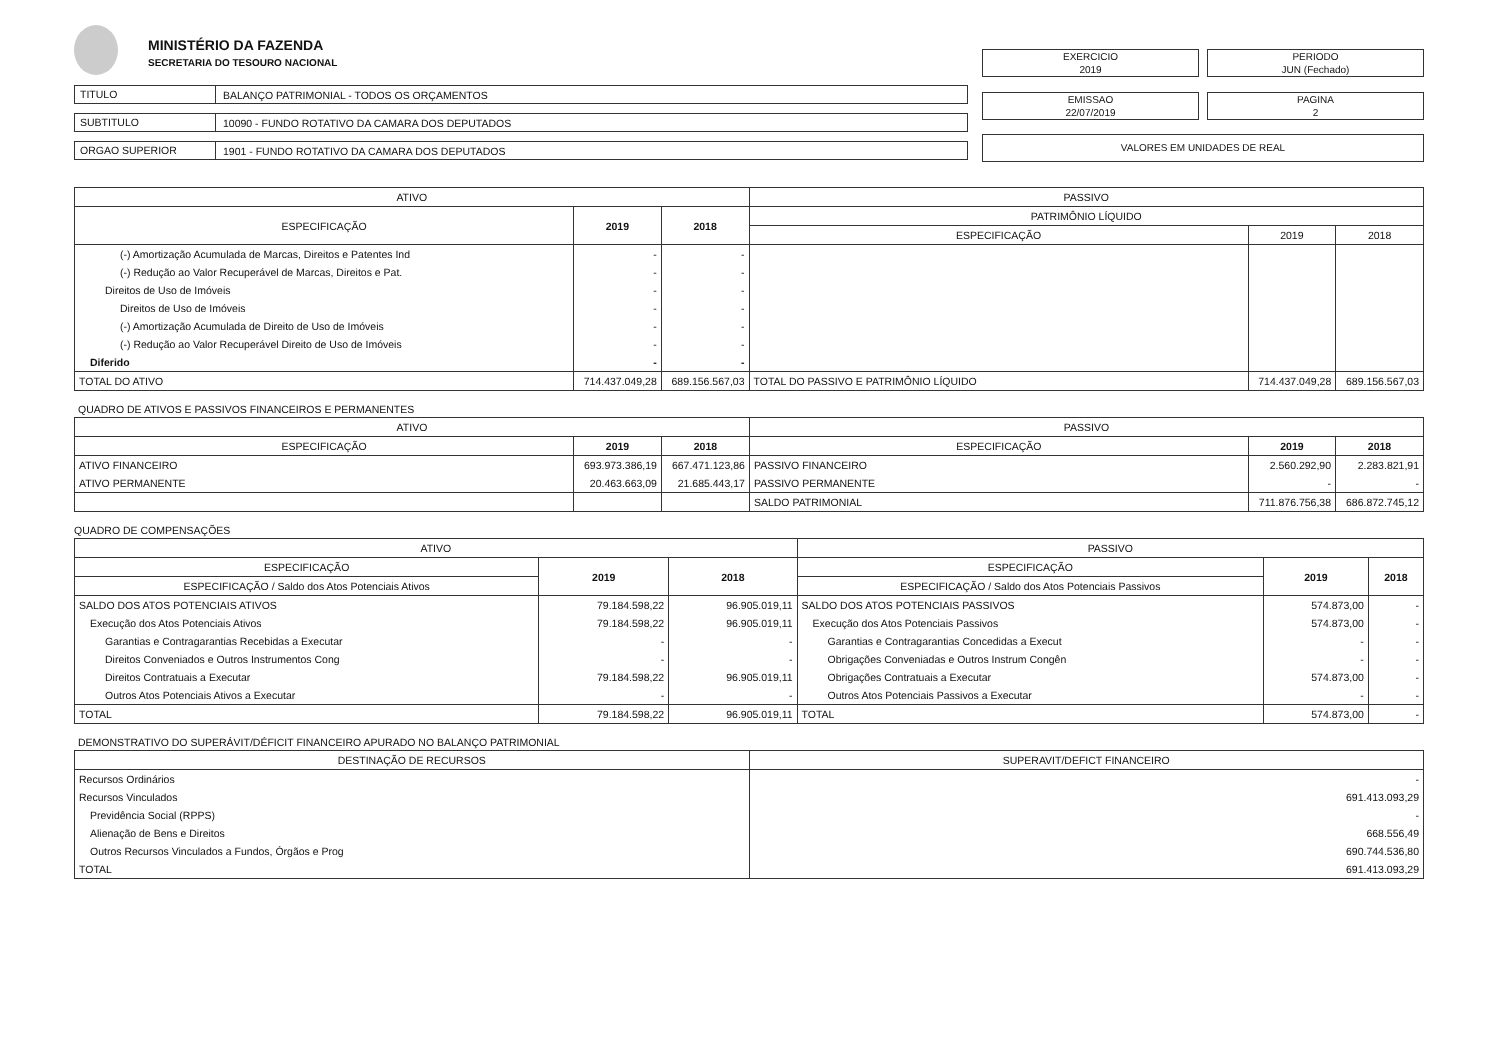MINISTÉRIO DA FAZENDA
SECRETARIA DO TESOURO NACIONAL
TITULO
BALANÇO PATRIMONIAL - TODOS OS ORÇAMENTOS
SUBTITULO
10090 - FUNDO ROTATIVO DA CAMARA DOS DEPUTADOS
ORGAO SUPERIOR
1901 - FUNDO ROTATIVO DA CAMARA DOS DEPUTADOS
EXERCICIO
2019
PERIODO
JUN (Fechado)
EMISSAO
22/07/2019
PAGINA
2
VALORES EM UNIDADES DE REAL
| ATIVO | | | PASSIVO | | |
| --- | --- | --- | --- | --- | --- |
| ESPECIFICAÇÃO | 2019 | 2018 | PATRIMÔNIO LÍQUIDO | | |
| | | | ESPECIFICAÇÃO | 2019 | 2018 |
| (-) Amortização Acumulada de Marcas, Direitos e Patentes Ind | - | - | | | |
| (-) Redução ao Valor Recuperável de Marcas, Direitos e Pat. | - | - | | | |
| Direitos de Uso de Imóveis | - | - | | | |
| Direitos de Uso de Imóveis | - | - | | | |
| (-) Amortização Acumulada de Direito de Uso de Imóveis | - | - | | | |
| (-) Redução ao Valor Recuperável Direito de Uso de Imóveis | - | - | | | |
| Diferido | - | - | | | |
| TOTAL DO ATIVO | 714.437.049,28 | 689.156.567,03 | TOTAL DO PASSIVO E PATRIMÔNIO LÍQUIDO | 714.437.049,28 | 689.156.567,03 |
QUADRO DE ATIVOS E PASSIVOS FINANCEIROS E PERMANENTES
| ATIVO | | | PASSIVO | | |
| --- | --- | --- | --- | --- | --- |
| ESPECIFICAÇÃO | 2019 | 2018 | ESPECIFICAÇÃO | 2019 | 2018 |
| ATIVO FINANCEIRO | 693.973.386,19 | 667.471.123,86 | PASSIVO FINANCEIRO | 2.560.292,90 | 2.283.821,91 |
| ATIVO PERMANENTE | 20.463.663,09 | 21.685.443,17 | PASSIVO PERMANENTE | - | - |
| | | | SALDO PATRIMONIAL | 711.876.756,38 | 686.872.745,12 |
QUADRO DE COMPENSAÇÕES
| ATIVO | | | PASSIVO | | |
| --- | --- | --- | --- | --- | --- |
| ESPECIFICAÇÃO | 2019 | 2018 | ESPECIFICAÇÃO | 2019 | 2018 |
| ESPECIFICAÇÃO / Saldo dos Atos Potenciais Ativos | | | ESPECIFICAÇÃO / Saldo dos Atos Potenciais Passivos | | |
| SALDO DOS ATOS POTENCIAIS ATIVOS | 79.184.598,22 | 96.905.019,11 | SALDO DOS ATOS POTENCIAIS PASSIVOS | 574.873,00 | - |
| Execução dos Atos Potenciais Ativos | 79.184.598,22 | 96.905.019,11 | Execução dos Atos Potenciais Passivos | 574.873,00 | - |
| Garantias e Contragarantias Recebidas a Executar | - | - | Garantias e Contragarantias Concedidas a Execut | - | - |
| Direitos Conveniados e Outros Instrumentos Cong | - | - | Obrigações Conveniadas e Outros Instrum Congên | - | - |
| Direitos Contratuais a Executar | 79.184.598,22 | 96.905.019,11 | Obrigações Contratuais a Executar | 574.873,00 | - |
| Outros Atos Potenciais Ativos a Executar | - | - | Outros Atos Potenciais Passivos a Executar | - | - |
| TOTAL | 79.184.598,22 | 96.905.019,11 | TOTAL | 574.873,00 | - |
DEMONSTRATIVO DO SUPERÁVIT/DÉFICIT FINANCEIRO APURADO NO BALANÇO PATRIMONIAL
| DESTINAÇÃO DE RECURSOS | SUPERAVIT/DEFICT FINANCEIRO |
| --- | --- |
| Recursos Ordinários | - |
| Recursos Vinculados | 691.413.093,29 |
| Previdência Social (RPPS) | - |
| Alienação de Bens e Direitos | 668.556,49 |
| Outros Recursos Vinculados a Fundos, Órgãos e Prog | 690.744.536,80 |
| TOTAL | 691.413.093,29 |